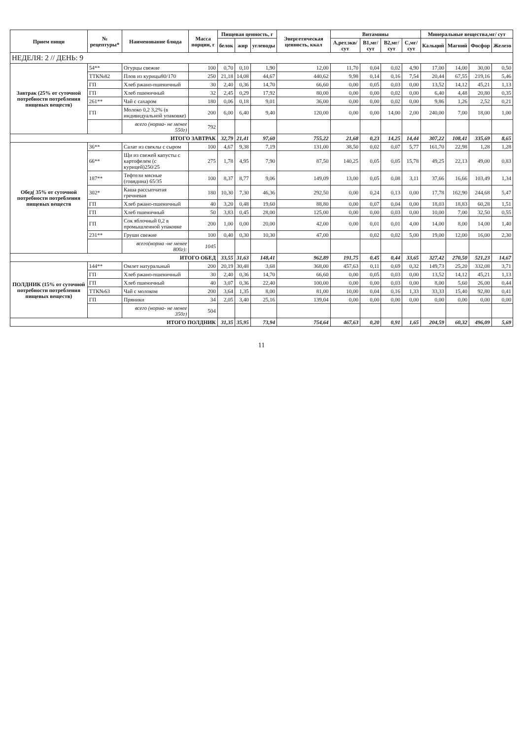| Прием пищи | № рецептуры* | Наименование блюда | Масса порции, г | Пищевая ценность, г | | | Энергетическая ценность, ккал | Витамины | | | | Минеральные вещества,мг/ сут | | | |
| --- | --- | --- | --- | --- | --- | --- | --- | --- | --- | --- | --- | --- | --- | --- | --- |
| | | | | белок | жир | углеводы | | А,рет.экв/сут | В1,мг/сут | В2,мг/сут | С,мг/сут | Кальций | Магний | Фосфор | Железо |
| НЕДЕЛЯ: 2 // ДЕНЬ: 9 | | | | | | | | | | | | | | | |
| Завтрак (25% от суточной потребности потребления пищевых веществ) | 54** | Огурцы свежие | 100 | 0,70 | 0,10 | 1,90 | 12,00 | 11,70 | 0,04 | 0,02 | 4,90 | 17,00 | 14,00 | 30,00 | 0,50 |
| | ТТК№82 | Плов из курицы80/170 | 250 | 21,18 | 14,08 | 44,67 | 440,62 | 9,98 | 0,14 | 0,16 | 7,54 | 20,44 | 67,55 | 219,16 | 5,46 |
| | ГП | Хлеб ржано-пшеничный | 30 | 2,40 | 0,36 | 14,70 | 66,60 | 0,00 | 0,05 | 0,03 | 0,00 | 13,52 | 14,12 | 45,21 | 1,13 |
| | ГП | Хлеб пшеничный | 32 | 2,45 | 0,29 | 17,92 | 80,00 | 0,00 | 0,00 | 0,02 | 0,00 | 6,40 | 4,48 | 20,80 | 0,35 |
| | 261** | Чай с сахаром | 180 | 0,06 | 0,18 | 9,01 | 36,00 | 0,00 | 0,00 | 0,02 | 0,00 | 9,86 | 1,26 | 2,52 | 0,21 |
| | ГП | Молоко 0,2 3,2% (в индивидуальной упаковке) | 200 | 6,00 | 6,40 | 9,40 | 120,00 | 0,00 | 0,00 | 14,00 | 2,00 | 240,00 | 7,00 | 18,00 | 1,00 |
| | | всего (норма- не менее 550г) | 792 | | | | | | | | | | | | |
| ИТОГО ЗАВТРАК | | | | 32,79 | 21,41 | 97,60 | 755,22 | 21,68 | 0,23 | 14,25 | 14,44 | 307,22 | 108,41 | 335,69 | 8,65 |
| Обед( 35% от суточной потребности потребления пищевых веществ | 36** | Салат из свеклы с сыром | 100 | 4,67 | 9,38 | 7,19 | 131,00 | 38,50 | 0,02 | 0,07 | 5,77 | 161,70 | 22,98 | 1,28 | 1,28 |
| | 66** | Щи из свежей капусты с картофелем (с курицей)250/25 | 275 | 1,78 | 4,95 | 7,90 | 87,50 | 140,25 | 0,05 | 0,05 | 15,78 | 49,25 | 22,13 | 49,00 | 0,83 |
| | 187** | Тефтели мясные (говядина) 65/35 | 100 | 8,37 | 8,77 | 9,06 | 149,09 | 13,00 | 0,05 | 0,08 | 3,11 | 37,66 | 16,66 | 103,49 | 1,34 |
| | 302* | Каша рассыпчатая гречневая | 180 | 10,30 | 7,30 | 46,36 | 292,50 | 0,00 | 0,24 | 0,13 | 0,00 | 17,78 | 162,90 | 244,68 | 5,47 |
| | ГП | Хлеб ржано-пшеничный | 40 | 3,20 | 0,48 | 19,60 | 88,80 | 0,00 | 0,07 | 0,04 | 0,00 | 18,03 | 18,83 | 60,28 | 1,51 |
| | ГП | Хлеб пшеничный | 50 | 3,83 | 0,45 | 28,00 | 125,00 | 0,00 | 0,00 | 0,03 | 0,00 | 10,00 | 7,00 | 32,50 | 0,55 |
| | ГП | Сок яблочный 0,2 в промышленной упаковке | 200 | 1,00 | 0,00 | 20,00 | 42,00 | 0,00 | 0,01 | 0,01 | 4,00 | 14,00 | 8,00 | 14,00 | 1,40 |
| | 231** | Груши свежие | 100 | 0,40 | 0,30 | 10,30 | 47,00 | | 0,02 | 0,02 | 5,00 | 19,00 | 12,00 | 16,00 | 2,30 |
| | | всего(норма -не менее 800г): | 1045 | | | | | | | | | | | | |
| ИТОГО ОБЕД | | | | 33,55 | 31,63 | 148,41 | 962,89 | 191,75 | 0,45 | 0,44 | 33,65 | 327,42 | 270,50 | 521,23 | 14,67 |
| ПОЛДНИК (15% от суточной потребности потребления пищевых веществ) | 144** | Омлет натуральный | 200 | 20,19 | 30,48 | 3,68 | 368,00 | 457,63 | 0,11 | 0,69 | 0,32 | 149,73 | 25,20 | 332,08 | 3,71 |
| | ГП | Хлеб ржано-пшеничный | 30 | 2,40 | 0,36 | 14,70 | 66,60 | 0,00 | 0,05 | 0,03 | 0,00 | 13,52 | 14,12 | 45,21 | 1,13 |
| | ГП | Хлеб пшеничный | 40 | 3,07 | 0,36 | 22,40 | 100,00 | 0,00 | 0,00 | 0,03 | 0,00 | 8,00 | 5,60 | 26,00 | 0,44 |
| | ТТК№63 | Чай с молоком | 200 | 3,64 | 1,35 | 8,00 | 81,00 | 10,00 | 0,04 | 0,16 | 1,33 | 33,33 | 15,40 | 92,80 | 0,41 |
| | ГП | Пряники | 34 | 2,05 | 3,40 | 25,16 | 139,04 | 0,00 | 0,00 | 0,00 | 0,00 | 0,00 | 0,00 | 0,00 | 0,00 |
| | | всего (норма- не менее 350г) | 504 | | | | | | | | | | | | |
| ИТОГО ПОЛДНИК | | | | 31,35 | 35,95 | 73,94 | 754,64 | 467,63 | 0,20 | 0,91 | 1,65 | 204,59 | 60,32 | 496,09 | 5,69 |
11